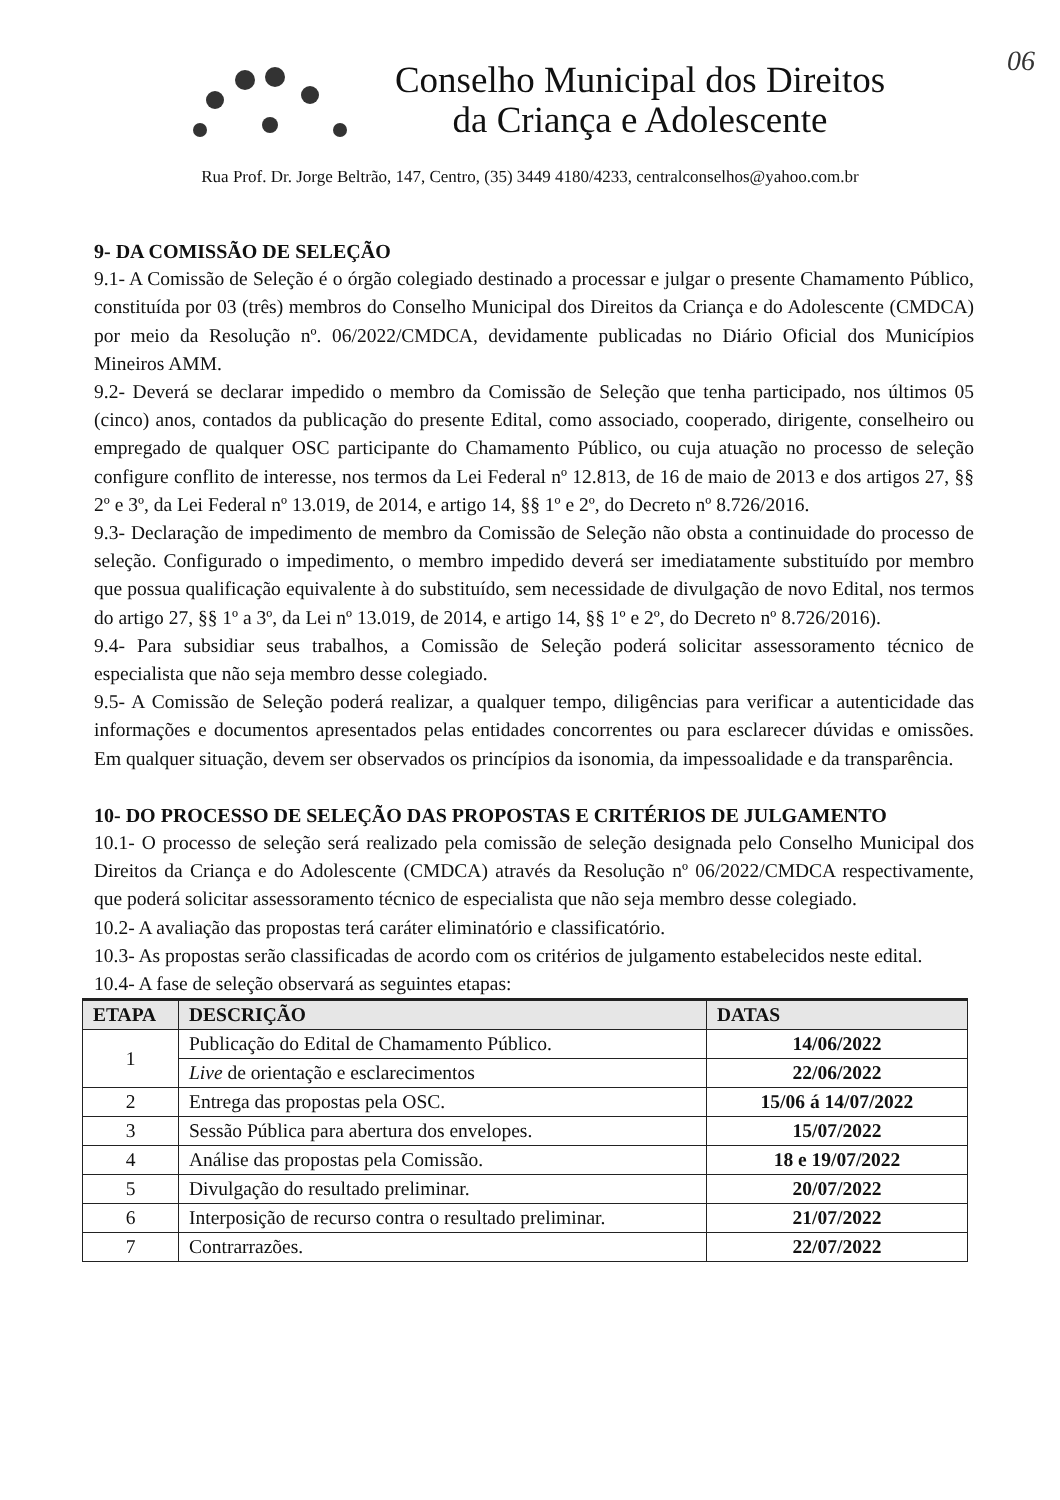06
Conselho Municipal dos Direitos
da Criança e Adolescente
Rua Prof. Dr. Jorge Beltrão, 147, Centro, (35) 3449 4180/4233, centralconselhos@yahoo.com.br
9- DA COMISSÃO DE SELEÇÃO
9.1- A Comissão de Seleção é o órgão colegiado destinado a processar e julgar o presente Chamamento Público, constituída por 03 (três) membros do Conselho Municipal dos Direitos da Criança e do Adolescente (CMDCA) por meio da Resolução nº. 06/2022/CMDCA, devidamente publicadas no Diário Oficial dos Municípios Mineiros AMM.
9.2- Deverá se declarar impedido o membro da Comissão de Seleção que tenha participado, nos últimos 05 (cinco) anos, contados da publicação do presente Edital, como associado, cooperado, dirigente, conselheiro ou empregado de qualquer OSC participante do Chamamento Público, ou cuja atuação no processo de seleção configure conflito de interesse, nos termos da Lei Federal nº 12.813, de 16 de maio de 2013 e dos artigos 27, §§ 2º e 3º, da Lei Federal nº 13.019, de 2014, e artigo 14, §§ 1º e 2º, do Decreto nº 8.726/2016.
9.3- Declaração de impedimento de membro da Comissão de Seleção não obsta a continuidade do processo de seleção. Configurado o impedimento, o membro impedido deverá ser imediatamente substituído por membro que possua qualificação equivalente à do substituído, sem necessidade de divulgação de novo Edital, nos termos do artigo 27, §§ 1º a 3º, da Lei nº 13.019, de 2014, e artigo 14, §§ 1º e 2º, do Decreto nº 8.726/2016).
9.4- Para subsidiar seus trabalhos, a Comissão de Seleção poderá solicitar assessoramento técnico de especialista que não seja membro desse colegiado.
9.5- A Comissão de Seleção poderá realizar, a qualquer tempo, diligências para verificar a autenticidade das informações e documentos apresentados pelas entidades concorrentes ou para esclarecer dúvidas e omissões. Em qualquer situação, devem ser observados os princípios da isonomia, da impessoalidade e da transparência.
10- DO PROCESSO DE SELEÇÃO DAS PROPOSTAS E CRITÉRIOS DE JULGAMENTO
10.1- O processo de seleção será realizado pela comissão de seleção designada pelo Conselho Municipal dos Direitos da Criança e do Adolescente (CMDCA) através da Resolução nº 06/2022/CMDCA respectivamente, que poderá solicitar assessoramento técnico de especialista que não seja membro desse colegiado.
10.2- A avaliação das propostas terá caráter eliminatório e classificatório.
10.3- As propostas serão classificadas de acordo com os critérios de julgamento estabelecidos neste edital.
10.4- A fase de seleção observará as seguintes etapas:
| ETAPA | DESCRIÇÃO | DATAS |
| --- | --- | --- |
| 1 | Publicação do Edital de Chamamento Público. | 14/06/2022 |
| | Live de orientação e esclarecimentos | 22/06/2022 |
| 2 | Entrega das propostas pela OSC. | 15/06 á 14/07/2022 |
| 3 | Sessão Pública para abertura dos envelopes. | 15/07/2022 |
| 4 | Análise das propostas pela Comissão. | 18 e 19/07/2022 |
| 5 | Divulgação do resultado preliminar. | 20/07/2022 |
| 6 | Interposição de recurso contra o resultado preliminar. | 21/07/2022 |
| 7 | Contrarrazões. | 22/07/2022 |